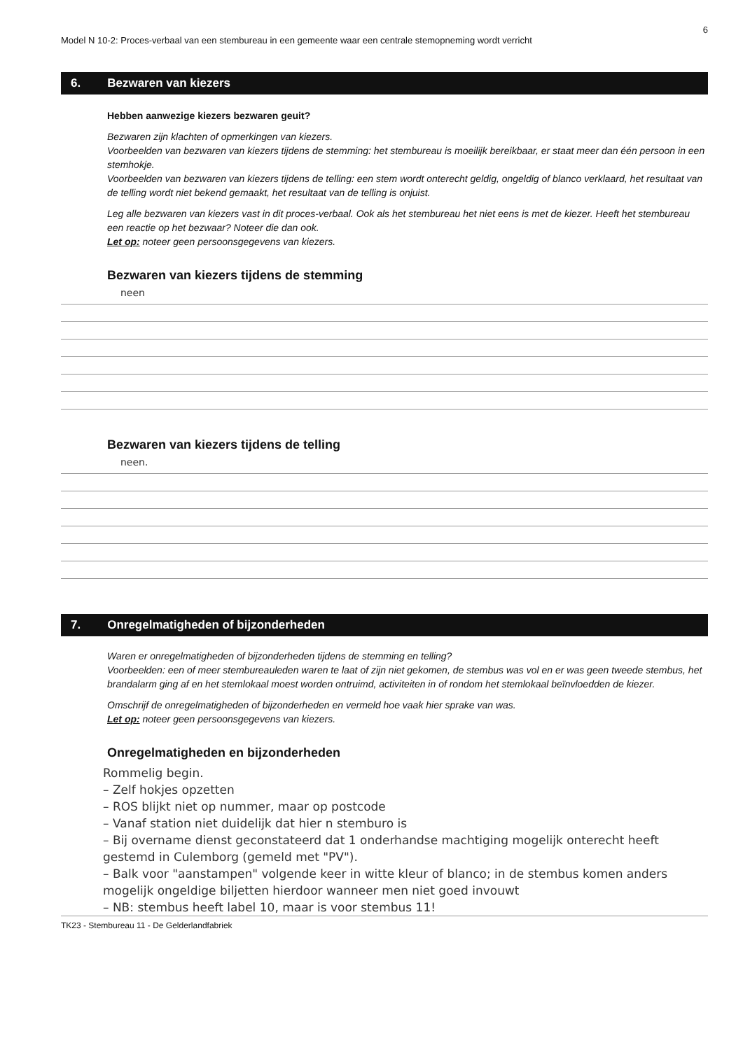6
Model N 10-2: Proces-verbaal van een stembureau in een gemeente waar een centrale stemopneming wordt verricht
6. Bezwaren van kiezers
Hebben aanwezige kiezers bezwaren geuit?
Bezwaren zijn klachten of opmerkingen van kiezers.
Voorbeelden van bezwaren van kiezers tijdens de stemming: het stembureau is moeilijk bereikbaar, er staat meer dan één persoon in een stemhokje.
Voorbeelden van bezwaren van kiezers tijdens de telling: een stem wordt onterecht geldig, ongeldig of blanco verklaard, het resultaat van de telling wordt niet bekend gemaakt, het resultaat van de telling is onjuist.
Leg alle bezwaren van kiezers vast in dit proces-verbaal. Ook als het stembureau het niet eens is met de kiezer. Heeft het stembureau een reactie op het bezwaar? Noteer die dan ook.
Let op: noteer geen persoonsgegevens van kiezers.
Bezwaren van kiezers tijdens de stemming
neen
Bezwaren van kiezers tijdens de telling
neen.
7. Onregelmatigheden of bijzonderheden
Waren er onregelmatigheden of bijzonderheden tijdens de stemming en telling?
Voorbeelden: een of meer stembureauleden waren te laat of zijn niet gekomen, de stembus was vol en er was geen tweede stembus, het brandalarm ging af en het stemlokaal moest worden ontruimd, activiteiten in of rondom het stemlokaal beïnvloedden de kiezer.
Omschrijf de onregelmatigheden of bijzonderheden en vermeld hoe vaak hier sprake van was.
Let op: noteer geen persoonsgegevens van kiezers.
Onregelmatigheden en bijzonderheden
Rommelig begin.
– Zelf hokjes opzetten
– ROS blijkt niet op nummer, maar op postcode
– Vanaf station niet duidelijk dat hier n stemburo is
– Bij overname dienst geconstateerd dat 1 onderhandse machtiging mogelijk onterecht heeft gestemd in Culemborg (gemeld met "PV").
– Balk voor "aanstampen" volgende keer in witte kleur of blanco; in de stembus komen anders mogelijk ongeldige biljetten hierdoor wanneer men niet goed invouwt
– NB: stembus heeft label 10, maar is voor stembus 11!
TK23 - Stembureau 11 - De Gelderlandfabriek